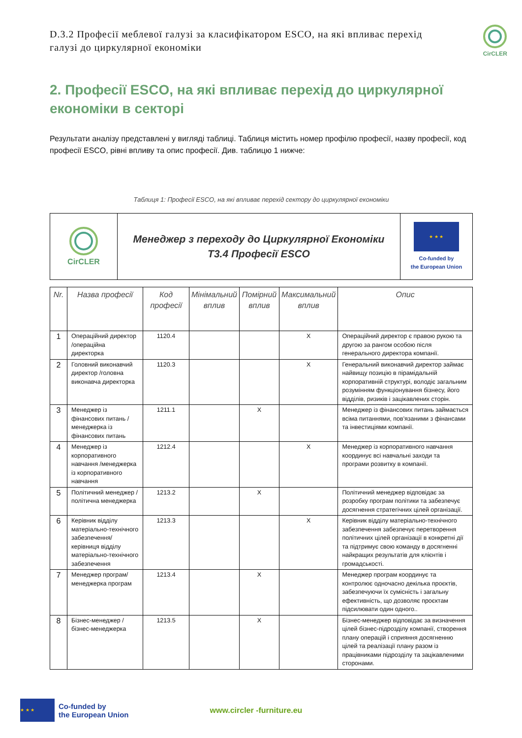D.3.2 Професії меблевої галузі за класифікатором ESCO, на які впливає перехід галузі до циркулярної економіки
CirCLER
2. Професії ESCO, на які впливає перехід до циркулярної економіки в секторі
Результати аналізу представлені у вигляді таблиці. Таблиця містить номер профілю професії, назву професії, код професії ESCO, рівні впливу та опис професії. Див. таблицю 1 нижче:
Таблиця 1: Професії ESCO, на які впливає перехід сектору до циркулярної економіки
| CirCLER | Менеджер з переходу до Циркулярної Економіки T3.4 Професії ESCO | ★ ★ ★ Co-funded by the European Union |
| Nr. | Назва професії | Код професії | Мінімальний вплив | Помірний вплив | Максимальний вплив | Опис |
| --- | --- | --- | --- | --- | --- | --- |
| 1 | Операційний директор /операційна директорка | 1120.4 | | | X | Операційний директор є правою рукою та другою за рангом особою після генерального директора компанії. |
| 2 | Головний виконавчий директор /головна виконавча директорка | 1120.3 | | | X | Генеральний виконавчий директор займає найвищу позицію в пірамідальній корпоративній структурі, володіє загальним розумінням функціонування бізнесу, його відділів, ризиків і зацікавлених сторін. |
| 3 | Менеджер із фінансових питань /менеджерка із фінансових питань | 1211.1 | | X | | Менеджер із фінансових питань займається всіма питаннями, пов'язаними з фінансами та інвестиціями компанії. |
| 4 | Менеджер із корпоративного навчання /менеджерка із корпоративного навчання | 1212.4 | | | X | Менеджер із корпоративного навчання координує всі навчальні заходи та програми розвитку в компанії. |
| 5 | Політичний менеджер /політична менеджерка | 1213.2 | | X | | Політичний менеджер відповідає за розробку програм політики та забезпечує досягнення стратегічних цілей організації. |
| 6 | Керівник відділу матеріально-технічного забезпечення/керівниця відділу матеріально-технічного забезпечення | 1213.3 | | | X | Керівник відділу матеріально-технічного забезпечення забезпечує перетворення політичних цілей організації в конкретні дії та підтримує свою команду в досягненні найкращих результатів для клієнтів і громадськості. |
| 7 | Менеджер програм/менеджерка програм | 1213.4 | | X | | Менеджер програм координує та контролює одночасно декілька проєктів, забезпечуючи їх сумісність і загальну ефективність, що дозволяє проєктам підсилювати один одного.. |
| 8 | Бізнес-менеджер /бізнес-менеджерка | 1213.5 | | X | | Бізнес-менеджер відповідає за визначення цілей бізнес-підрозділу компанії, створення плану операцій і сприяння досягненню цілей та реалізації плану разом із працівниками підрозділу та зацікавленими сторонами. |
★ ★ ★
Co-funded by
the European Union
www.circler -furniture.eu